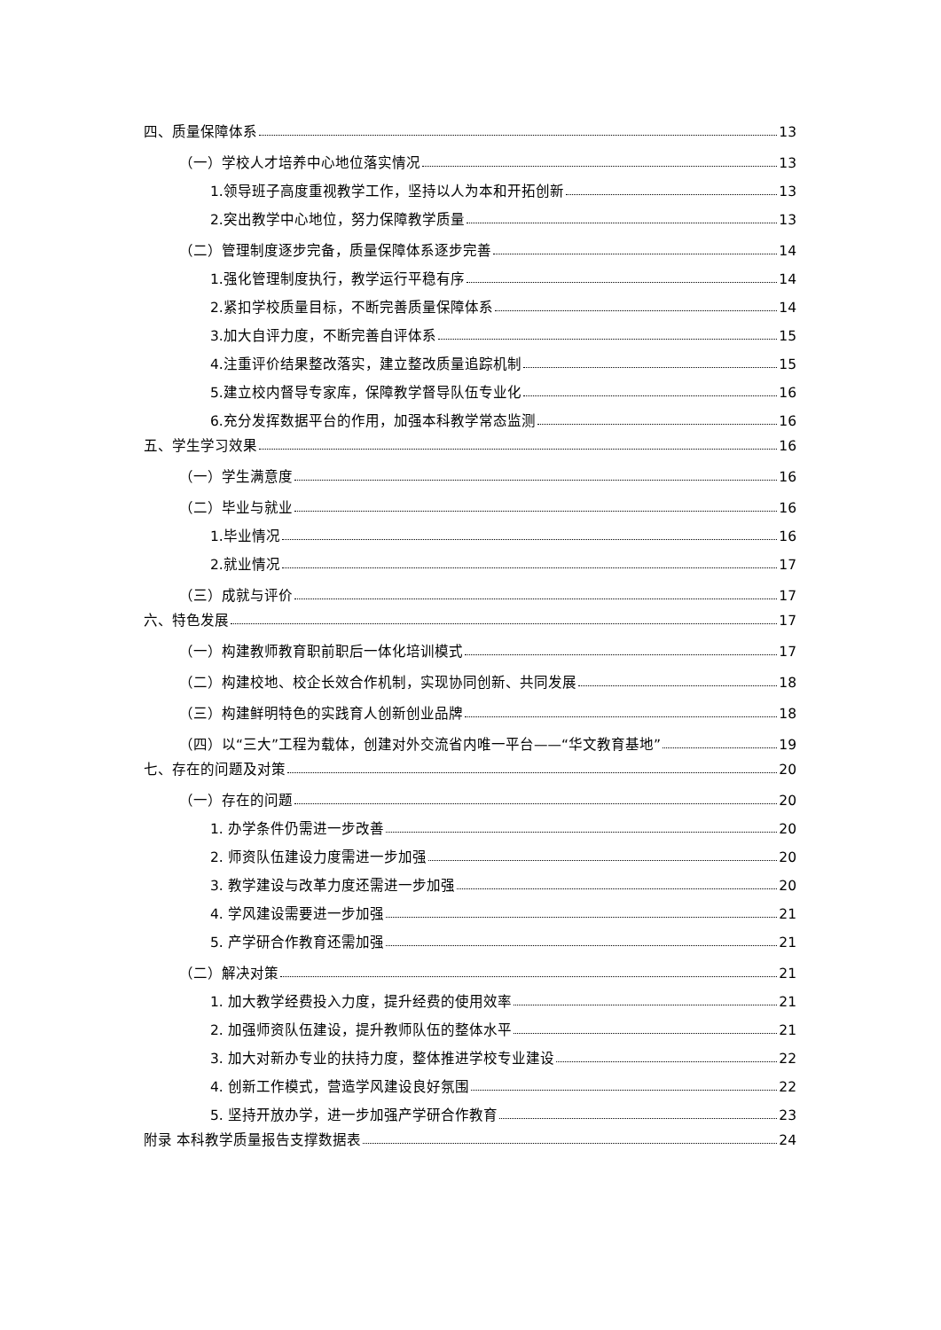四、质量保障体系 13
（一）学校人才培养中心地位落实情况 13
1.领导班子高度重视教学工作，坚持以人为本和开拓创新 13
2.突出教学中心地位，努力保障教学质量 13
（二）管理制度逐步完备，质量保障体系逐步完善 14
1.强化管理制度执行，教学运行平稳有序 14
2.紧扣学校质量目标，不断完善质量保障体系 14
3.加大自评力度，不断完善自评体系 15
4.注重评价结果整改落实，建立整改质量追踪机制 15
5.建立校内督导专家库，保障教学督导队伍专业化 16
6.充分发挥数据平台的作用，加强本科教学常态监测 16
五、学生学习效果 16
（一）学生满意度 16
（二）毕业与就业 16
1.毕业情况 16
2.就业情况 17
（三）成就与评价 17
六、特色发展 17
（一）构建教师教育职前职后一体化培训模式 17
（二）构建校地、校企长效合作机制，实现协同创新、共同发展 18
（三）构建鲜明特色的实践育人创新创业品牌 18
（四）以“三大”工程为载体，创建对外交流省内唯一平台——“华文教育基地” 19
七、存在的问题及对策 20
（一）存在的问题 20
1. 办学条件仍需进一步改善 20
2. 师资队伍建设力度需进一步加强 20
3. 教学建设与改革力度还需进一步加强 20
4. 学风建设需要进一步加强 21
5. 产学研合作教育还需加强 21
（二）解决对策 21
1. 加大教学经费投入力度，提升经费的使用效率 21
2. 加强师资队伍建设，提升教师队伍的整体水平 21
3. 加大对新办专业的扶持力度，整体推进学校专业建设 22
4. 创新工作模式，营造学风建设良好氛围 22
5. 坚持开放办学，进一步加强产学研合作教育 23
附录 本科教学质量报告支撑数据表 24